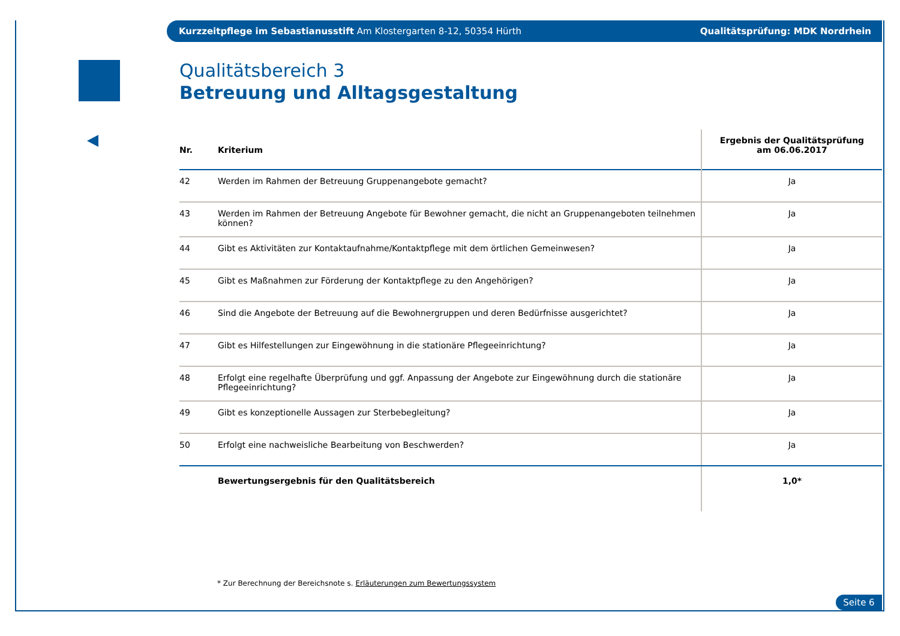Kurzzeitpflege im Sebastianusstift Am Klostergarten 8-12, 50354 Hürth Qualitätsprüfung: MDK Nordrhein
Qualitätsbereich 3
Betreuung und Alltagsgestaltung
| Nr. | Kriterium | Ergebnis der Qualitätsprüfung am 06.06.2017 |
| --- | --- | --- |
| 42 | Werden im Rahmen der Betreuung Gruppenangebote gemacht? | Ja |
| 43 | Werden im Rahmen der Betreuung Angebote für Bewohner gemacht, die nicht an Gruppenangeboten teilnehmen können? | Ja |
| 44 | Gibt es Aktivitäten zur Kontaktaufnahme/Kontaktpflege mit dem örtlichen Gemeinwesen? | Ja |
| 45 | Gibt es Maßnahmen zur Förderung der Kontaktpflege zu den Angehörigen? | Ja |
| 46 | Sind die Angebote der Betreuung auf die Bewohnergruppen und deren Bedürfnisse ausgerichtet? | Ja |
| 47 | Gibt es Hilfestellungen zur Eingewöhnung in die stationäre Pflegeeinrichtung? | Ja |
| 48 | Erfolgt eine regelhafte Überprüfung und ggf. Anpassung der Angebote zur Eingewöhnung durch die stationäre Pflegeeinrichtung? | Ja |
| 49 | Gibt es konzeptionelle Aussagen zur Sterbebegleitung? | Ja |
| 50 | Erfolgt eine nachweisliche Bearbeitung von Beschwerden? | Ja |
| | Bewertungsergebnis für den Qualitätsbereich | 1,0* |
* Zur Berechnung der Bereichsnote s. Erläuterungen zum Bewertungssystem
Seite 6